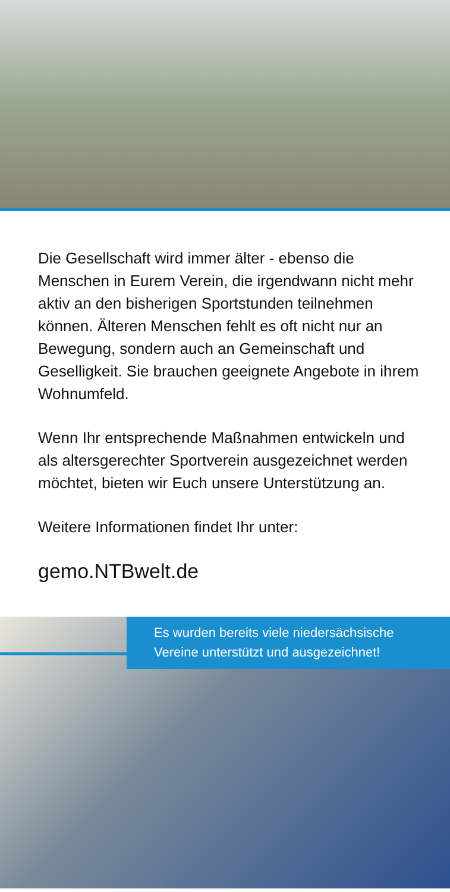Die Gesellschaft wird immer älter - ebenso die Menschen in Eurem Verein, die irgendwann nicht mehr aktiv an den bisherigen Sportstunden teilnehmen können. Älteren Menschen fehlt es oft nicht nur an Bewegung, sondern auch an Gemeinschaft und Geselligkeit. Sie brauchen geeignete Angebote in ihrem Wohnumfeld.
Wenn Ihr entsprechende Maßnahmen entwickeln und als altersgerechter Sportverein ausgezeichnet werden möchtet, bieten wir Euch unsere Unterstützung an.
Weitere Informationen findet Ihr unter:
gemo.NTBwelt.de
Es wurden bereits viele niedersächsische Vereine unterstützt und ausgezeichnet!